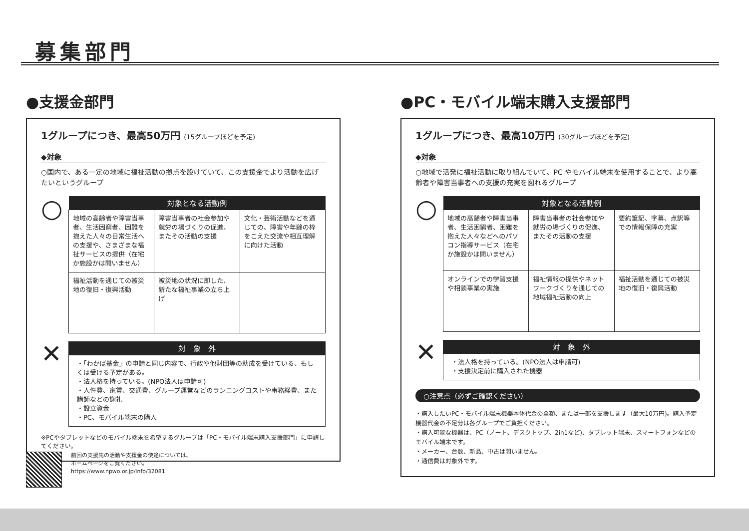募集部門
●支援金部門
1グループにつき、最高50万円 (15グループほどを予定)
◆対象
○国内で、ある一定の地域に福祉活動の拠点を設けていて、この支援金でより活動を広げたいというグループ
○
| 対象となる活動例 | | |
| --- | --- | --- |
| 地域の高齢者や障害当事者、生活困窮者、困難を抱えた人々の日常生活への支援や、さまざまな福祉サービスの提供（在宅か施設かは問いません） | 障害当事者の社会参加や就労の場づくりの促進、またその活動の支援 | 文化・芸術活動などを通じての、障害や年齢の枠をこえた交流や相互理解に向けた活動 |
| 福祉活動を通じての被災地の復旧・復興活動 | 被災地の状況に即した、新たな福祉事業の立ち上げ | |
✕
| 対 象 外 |
| --- |
・「わかば基金」の申請と同じ内容で、行政や他財団等の助成を受けている、もしくは受ける予定がある。
・法人格を持っている。(NPO法人は申請可)
・人件費、家賃、交通費、グループ運営などのランニングコストや事務経費、また講師などの謝礼
・設立資金
・PC、モバイル端末の購入
※PCやタブレットなどのモバイル端末を希望するグループは「PC・モバイル端末購入支援部門」に申請してください。
●PC・モバイル端末購入支援部門
1グループにつき、最高10万円 (30グループほどを予定)
◆対象
○地域で活発に福祉活動に取り組んでいて、PC やモバイル端末を使用することで、より高齢者や障害当事者への支援の充実を図れるグループ
○
| 対象となる活動例 | | |
| --- | --- | --- |
| 地域の高齢者や障害当事者、生活困窮者、困難を抱えた人々などへのパソコン指導サービス（在宅か施設かは問いません） | 障害当事者の社会参加や就労の場づくりの促進、またその活動の支援 | 要約筆記、字幕、点訳等での情報保障の充実 |
| オンラインでの学習支援や相談事業の実施 | 福祉情報の提供やネットワークづくりを通じての地域福祉活動の向上 | 福祉活動を通じての被災地の復旧・復興活動 |
✕
| 対 象 外 |
| --- |
・法人格を持っている。(NPO法人は申請可)
・支援決定前に購入された機器
○注意点（必ずご確認ください）
・購入したいPC・モバイル端末機器本体代金の全額、または一部を支援します（最大10万円)。購入予定機器代金の不足分は各グループでご負担ください。
・購入可能な機器は、PC（ノート、デスクトップ、2in1など)、タブレット端末、スマートフォンなどのモバイル端末です。
・メーカー、台数、新品、中古は問いません。
・通信費は対象外です。
前回の支援先の活動や支援金の使途については、
ホームページをご覧ください。
https://www.npwo.or.jp/info/32081